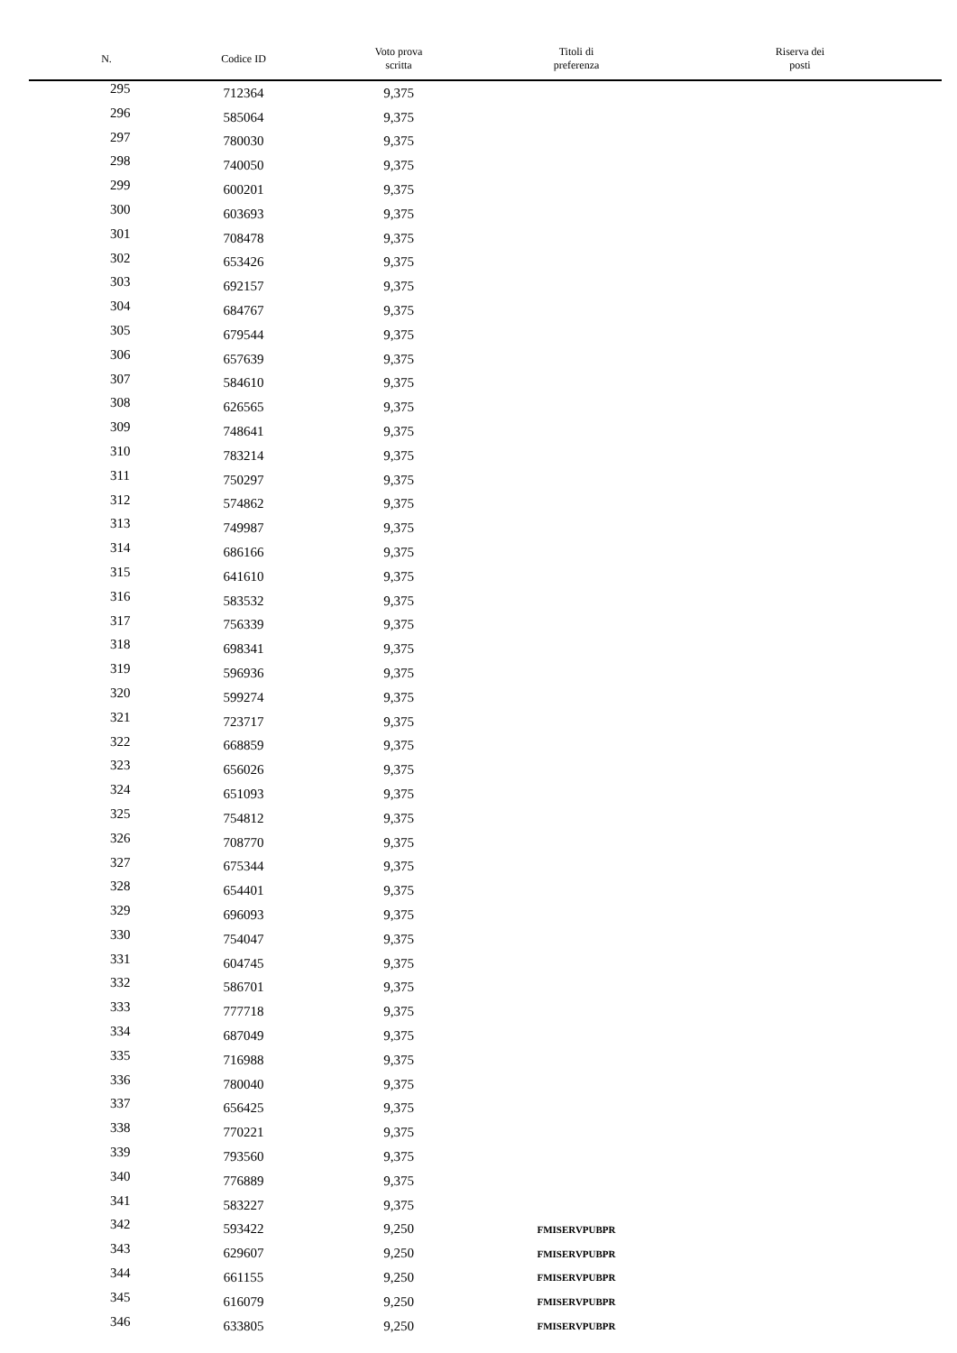| N. | Codice ID | Voto prova scritta | Titoli di preferenza | Riserva dei posti |
| --- | --- | --- | --- | --- |
| 295 | 712364 | 9,375 | | |
| 296 | 585064 | 9,375 | | |
| 297 | 780030 | 9,375 | | |
| 298 | 740050 | 9,375 | | |
| 299 | 600201 | 9,375 | | |
| 300 | 603693 | 9,375 | | |
| 301 | 708478 | 9,375 | | |
| 302 | 653426 | 9,375 | | |
| 303 | 692157 | 9,375 | | |
| 304 | 684767 | 9,375 | | |
| 305 | 679544 | 9,375 | | |
| 306 | 657639 | 9,375 | | |
| 307 | 584610 | 9,375 | | |
| 308 | 626565 | 9,375 | | |
| 309 | 748641 | 9,375 | | |
| 310 | 783214 | 9,375 | | |
| 311 | 750297 | 9,375 | | |
| 312 | 574862 | 9,375 | | |
| 313 | 749987 | 9,375 | | |
| 314 | 686166 | 9,375 | | |
| 315 | 641610 | 9,375 | | |
| 316 | 583532 | 9,375 | | |
| 317 | 756339 | 9,375 | | |
| 318 | 698341 | 9,375 | | |
| 319 | 596936 | 9,375 | | |
| 320 | 599274 | 9,375 | | |
| 321 | 723717 | 9,375 | | |
| 322 | 668859 | 9,375 | | |
| 323 | 656026 | 9,375 | | |
| 324 | 651093 | 9,375 | | |
| 325 | 754812 | 9,375 | | |
| 326 | 708770 | 9,375 | | |
| 327 | 675344 | 9,375 | | |
| 328 | 654401 | 9,375 | | |
| 329 | 696093 | 9,375 | | |
| 330 | 754047 | 9,375 | | |
| 331 | 604745 | 9,375 | | |
| 332 | 586701 | 9,375 | | |
| 333 | 777718 | 9,375 | | |
| 334 | 687049 | 9,375 | | |
| 335 | 716988 | 9,375 | | |
| 336 | 780040 | 9,375 | | |
| 337 | 656425 | 9,375 | | |
| 338 | 770221 | 9,375 | | |
| 339 | 793560 | 9,375 | | |
| 340 | 776889 | 9,375 | | |
| 341 | 583227 | 9,375 | | |
| 342 | 593422 | 9,250 | FMISERVPUBPR | |
| 343 | 629607 | 9,250 | FMISERVPUBPR | |
| 344 | 661155 | 9,250 | FMISERVPUBPR | |
| 345 | 616079 | 9,250 | FMISERVPUBPR | |
| 346 | 633805 | 9,250 | FMISERVPUBPR | |